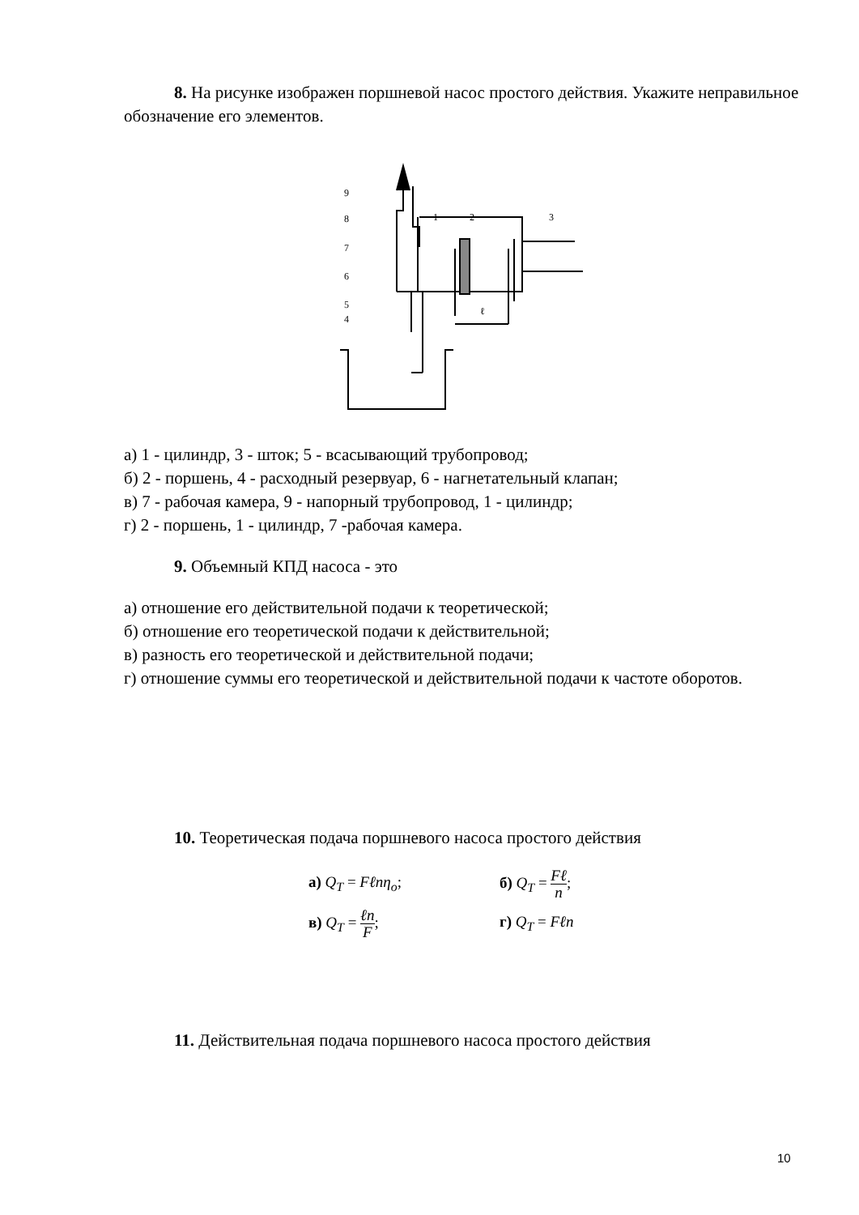8. На рисунке изображен поршневой насос простого действия. Укажите неправильное обозначение его элементов.
9
8
7
6
5
4
1
2
3
ℓ
а) 1 - цилиндр, 3 - шток; 5 - всасывающий трубопровод;
б) 2 - поршень, 4 - расходный резервуар, 6 - нагнетательный клапан;
в) 7 - рабочая камера, 9 - напорный трубопровод, 1 - цилиндр;
г) 2 - поршень, 1 - цилиндр, 7 -рабочая камера.
9. Объемный КПД насоса - это
а) отношение его действительной подачи к теоретической;
б) отношение его теоретической подачи к действительной;
в) разность его теоретической и действительной подачи;
г) отношение суммы его теоретической и действительной подачи к частоте оборотов.
10. Теоретическая подача поршневого насоса простого действия
| а) Q<sub>T</sub> = Fℓnη<sub>o</sub> ; | б) Q<sub>T</sub> = Fℓ n ; |
| в) Q<sub>T</sub> = ℓn F ; | г) Q<sub>T</sub> = Fℓn |
11. Действительная подача поршневого насоса простого действия
10